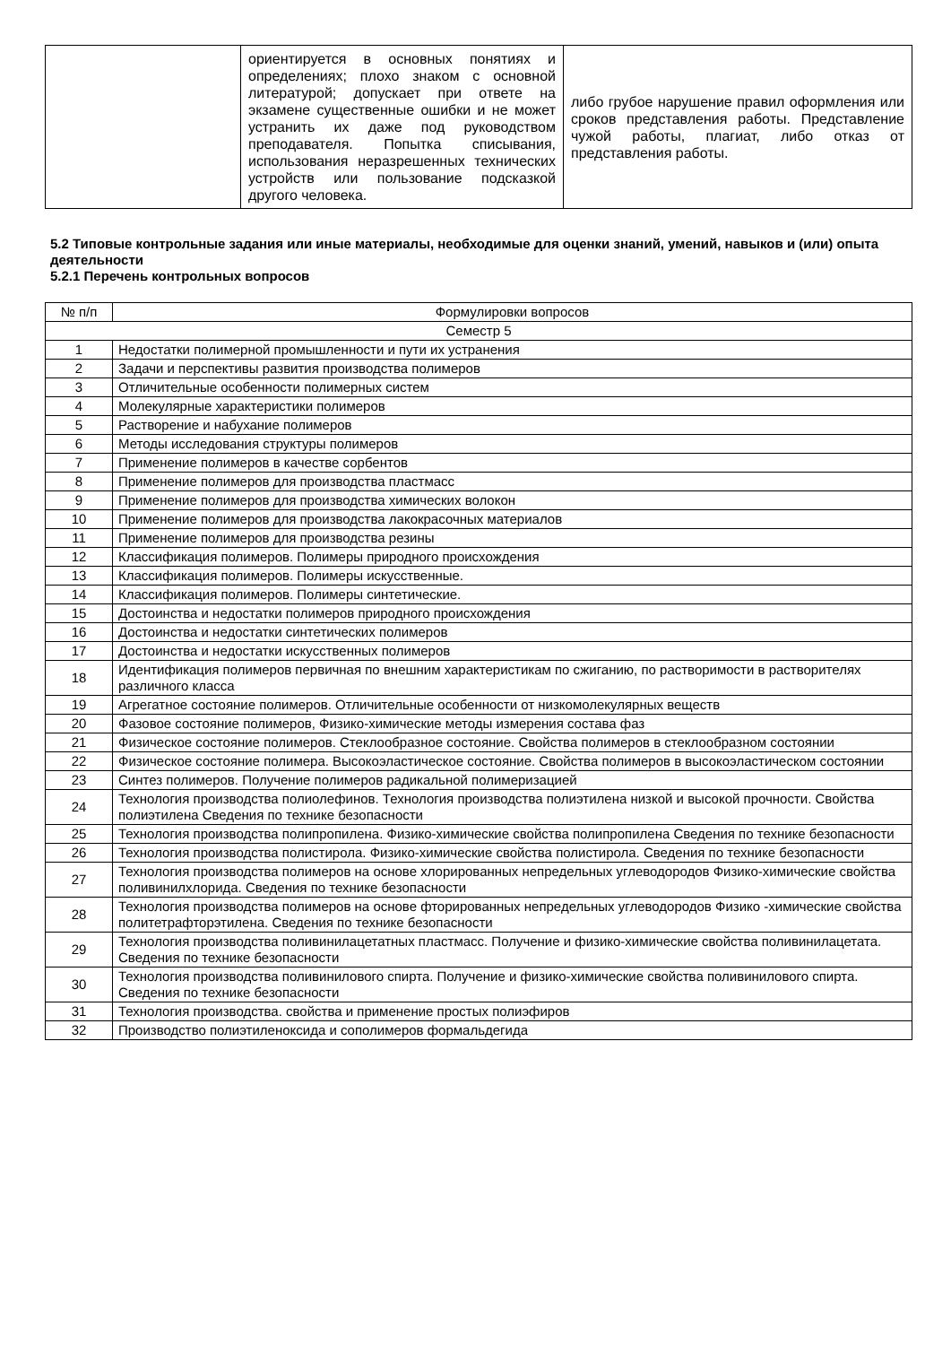| | ориентируется в основных понятиях и определениях; плохо знаком с основной литературой; допускает при ответе на экзамене существенные ошибки и не может устранить их даже под руководством преподавателя. Попытка списывания, использования неразрешенных технических устройств или пользование подсказкой другого человека. | либо грубое нарушение правил оформления или сроков представления работы. Представление чужой работы, плагиат, либо отказ от представления работы. |
5.2 Типовые контрольные задания или иные материалы, необходимые для оценки знаний, умений, навыков и (или) опыта деятельности
5.2.1 Перечень контрольных вопросов
| № п/п | Формулировки вопросов |
| --- | --- |
| Семестр 5 | |
| 1 | Недостатки полимерной промышленности и пути их устранения |
| 2 | Задачи и перспективы развития производства полимеров |
| 3 | Отличительные особенности полимерных систем |
| 4 | Молекулярные характеристики полимеров |
| 5 | Растворение и набухание полимеров |
| 6 | Методы исследования структуры полимеров |
| 7 | Применение полимеров в качестве сорбентов |
| 8 | Применение полимеров для производства пластмасс |
| 9 | Применение полимеров для производства химических волокон |
| 10 | Применение полимеров для производства лакокрасочных материалов |
| 11 | Применение полимеров для производства резины |
| 12 | Классификация полимеров. Полимеры природного происхождения |
| 13 | Классификация полимеров. Полимеры искусственные. |
| 14 | Классификация полимеров. Полимеры синтетические. |
| 15 | Достоинства и недостатки полимеров природного происхождения |
| 16 | Достоинства и недостатки синтетических полимеров |
| 17 | Достоинства и недостатки искусственных полимеров |
| 18 | Идентификация полимеров первичная по внешним характеристикам по сжиганию, по растворимости в растворителях различного класса |
| 19 | Агрегатное состояние полимеров. Отличительные особенности от низкомолекулярных веществ |
| 20 | Фазовое состояние полимеров, Физико-химические методы измерения состава фаз |
| 21 | Физическое состояние полимеров. Стеклообразное состояние. Свойства полимеров в стеклообразном состоянии |
| 22 | Физическое состояние полимера. Высокоэластическое состояние. Свойства полимеров в высокоэластическом состоянии |
| 23 | Синтез полимеров. Получение полимеров радикальной полимеризацией |
| 24 | Технология производства полиолефинов. Технология производства полиэтилена низкой и высокой прочности. Свойства полиэтилена Сведения по технике безопасности |
| 25 | Технология производства полипропилена. Физико-химические свойства полипропилена Сведения по технике безопасности |
| 26 | Технология производства полистирола. Физико-химические свойства полистирола. Сведения по технике безопасности |
| 27 | Технология производства полимеров на основе хлорированных непредельных углеводородов Физико-химические свойства поливинилхлорида. Сведения по технике безопасности |
| 28 | Технология производства полимеров на основе фторированных непредельных углеводородов Физико -химические свойства политетрафторэтилена. Сведения по технике безопасности |
| 29 | Технология производства поливинилацетатных пластмасс. Получение и физико-химические свойства поливинилацетата. Сведения по технике безопасности |
| 30 | Технология производства поливинилового спирта. Получение и физико-химические свойства поливинилового спирта. Сведения по технике безопасности |
| 31 | Технология производства. свойства и применение простых полиэфиров |
| 32 | Производство полиэтиленоксида и сополимеров формальдегида |